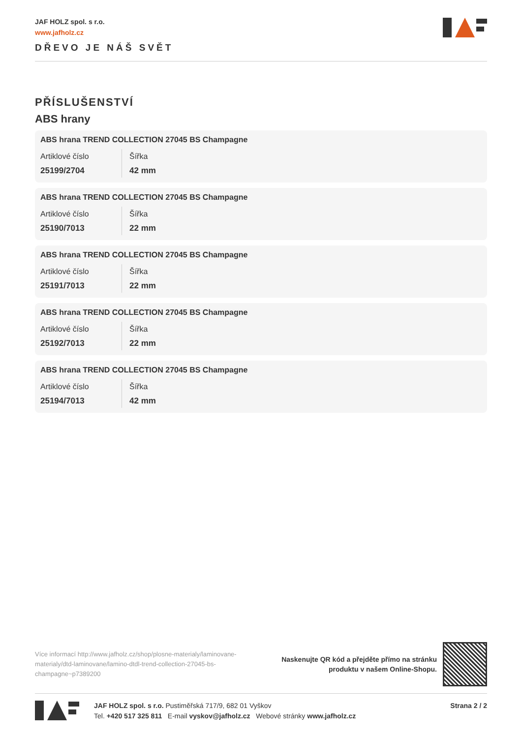JAF HOLZ spol. s r.o.
www.jafholz.cz
DŘEVO JE NÁŠ SVĚT
PŘÍSLUŠENSTVÍ
ABS hrany
ABS hrana TREND COLLECTION 27045 BS Champagne
Artiklové číslo
25199/2704
Šířka
42 mm
ABS hrana TREND COLLECTION 27045 BS Champagne
Artiklové číslo
25190/7013
Šířka
22 mm
ABS hrana TREND COLLECTION 27045 BS Champagne
Artiklové číslo
25191/7013
Šířka
22 mm
ABS hrana TREND COLLECTION 27045 BS Champagne
Artiklové číslo
25192/7013
Šířka
22 mm
ABS hrana TREND COLLECTION 27045 BS Champagne
Artiklové číslo
25194/7013
Šířka
42 mm
Více informací http://www.jafholz.cz/shop/plosne-materialy/laminovane-materialy/dtd-laminovane/lamino-dtdl-trend-collection-27045-bs-champagne~p7389200
Naskenujte QR kód a přejděte přímo na stránku
produktu v našem Online-Shopu.
JAF HOLZ spol. s r.o. Pustiměřská 717/9, 682 01 Vyškov
Tel. +420 517 325 811 E-mail vyskov@jafholz.cz Webové stránky www.jafholz.cz
Strana 2 / 2